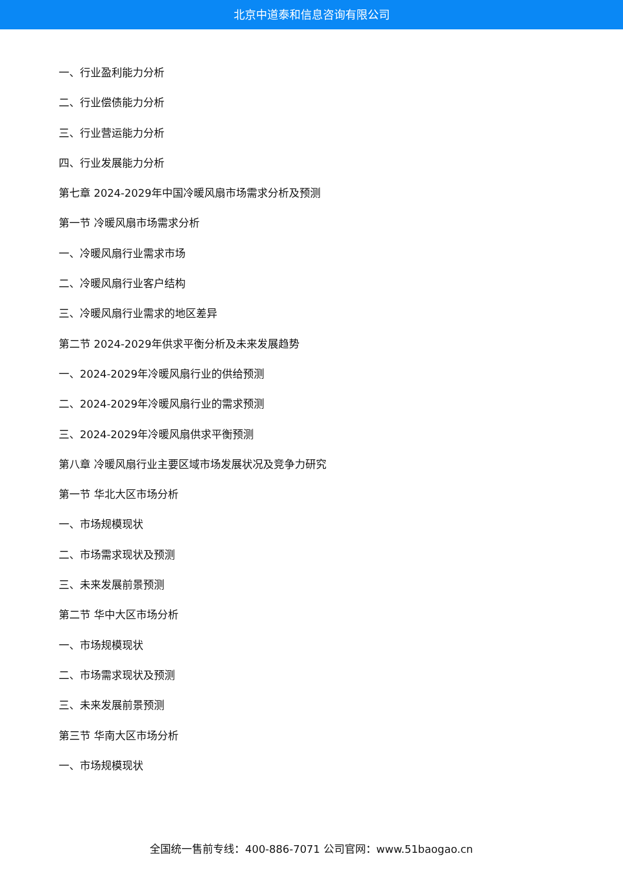北京中道泰和信息咨询有限公司
一、行业盈利能力分析
二、行业偿债能力分析
三、行业营运能力分析
四、行业发展能力分析
第七章 2024-2029年中国冷暖风扇市场需求分析及预测
第一节 冷暖风扇市场需求分析
一、冷暖风扇行业需求市场
二、冷暖风扇行业客户结构
三、冷暖风扇行业需求的地区差异
第二节 2024-2029年供求平衡分析及未来发展趋势
一、2024-2029年冷暖风扇行业的供给预测
二、2024-2029年冷暖风扇行业的需求预测
三、2024-2029年冷暖风扇供求平衡预测
第八章 冷暖风扇行业主要区域市场发展状况及竞争力研究
第一节 华北大区市场分析
一、市场规模现状
二、市场需求现状及预测
三、未来发展前景预测
第二节 华中大区市场分析
一、市场规模现状
二、市场需求现状及预测
三、未来发展前景预测
第三节 华南大区市场分析
一、市场规模现状
全国统一售前专线：400-886-7071 公司官网：www.51baogao.cn